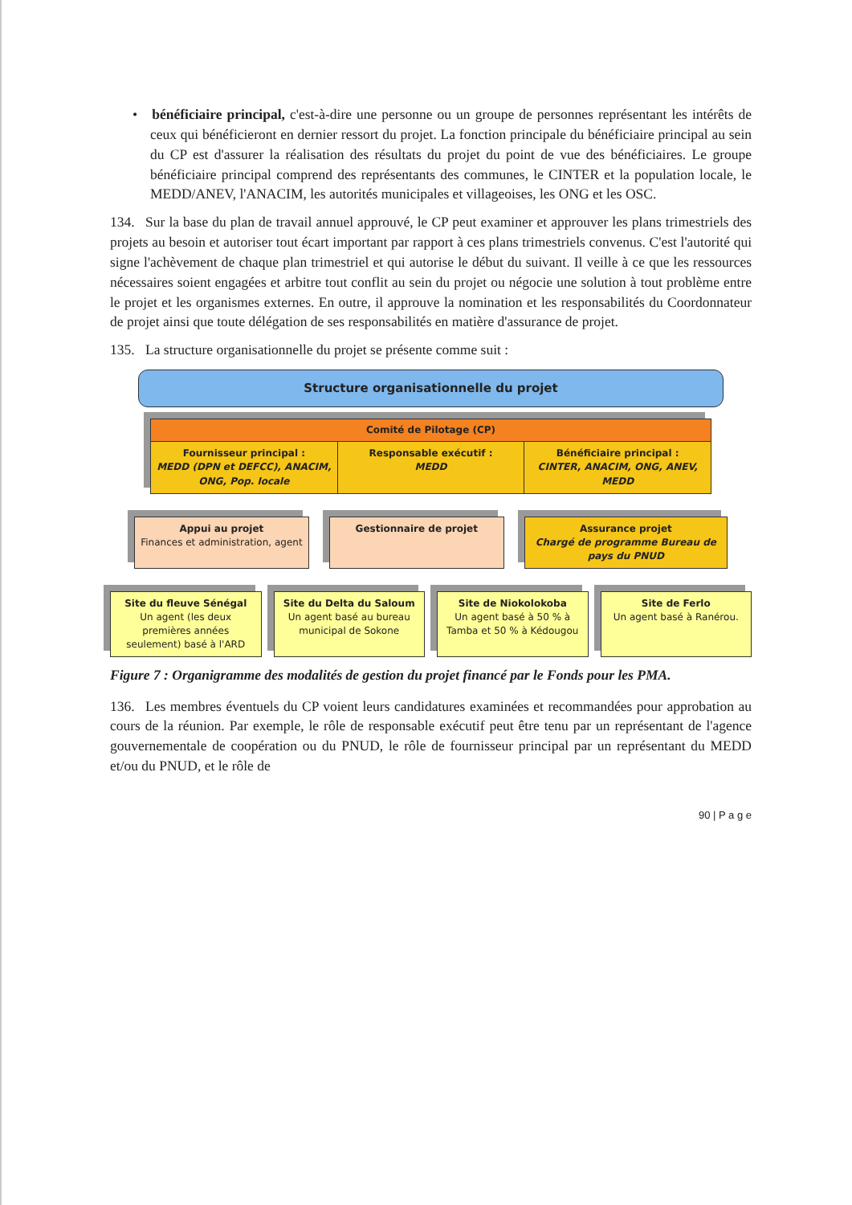• bénéficiaire principal, c'est-à-dire une personne ou un groupe de personnes représentant les intérêts de ceux qui bénéficieront en dernier ressort du projet. La fonction principale du bénéficiaire principal au sein du CP est d'assurer la réalisation des résultats du projet du point de vue des bénéficiaires. Le groupe bénéficiaire principal comprend des représentants des communes, le CINTER et la population locale, le MEDD/ANEV, l'ANACIM, les autorités municipales et villageoises, les ONG et les OSC.
134. Sur la base du plan de travail annuel approuvé, le CP peut examiner et approuver les plans trimestriels des projets au besoin et autoriser tout écart important par rapport à ces plans trimestriels convenus. C'est l'autorité qui signe l'achèvement de chaque plan trimestriel et qui autorise le début du suivant. Il veille à ce que les ressources nécessaires soient engagées et arbitre tout conflit au sein du projet ou négocie une solution à tout problème entre le projet et les organismes externes. En outre, il approuve la nomination et les responsabilités du Coordonnateur de projet ainsi que toute délégation de ses responsabilités en matière d'assurance de projet.
135. La structure organisationnelle du projet se présente comme suit :
Structure organisationnelle du projet
Comité de Pilotage (CP)
Fournisseur principal :
MEDD (DPN et DEFCC), ANACIM, ONG, Pop. locale
Responsable exécutif :
MEDD
Bénéficiaire principal :
CINTER, ANACIM, ONG, ANEV, MEDD
Appui au projet
Finances et administration, agent
Gestionnaire de projet Assurance projet
Chargé de programme Bureau de pays du PNUD
Site du fleuve Sénégal
Un agent (les deux premières années seulement) basé à l'ARD
Site du Delta du Saloum
Un agent basé au bureau municipal de Sokone
Site de Niokolokoba
Un agent basé à 50 % à Tamba et 50 % à Kédougou
Site de Ferlo
Un agent basé à Ranérou.
Figure 7 : Organigramme des modalités de gestion du projet financé par le Fonds pour les PMA.
136. Les membres éventuels du CP voient leurs candidatures examinées et recommandées pour approbation au cours de la réunion. Par exemple, le rôle de responsable exécutif peut être tenu par un représentant de l'agence gouvernementale de coopération ou du PNUD, le rôle de fournisseur principal par un représentant du MEDD et/ou du PNUD, et le rôle de
90 | P a g e